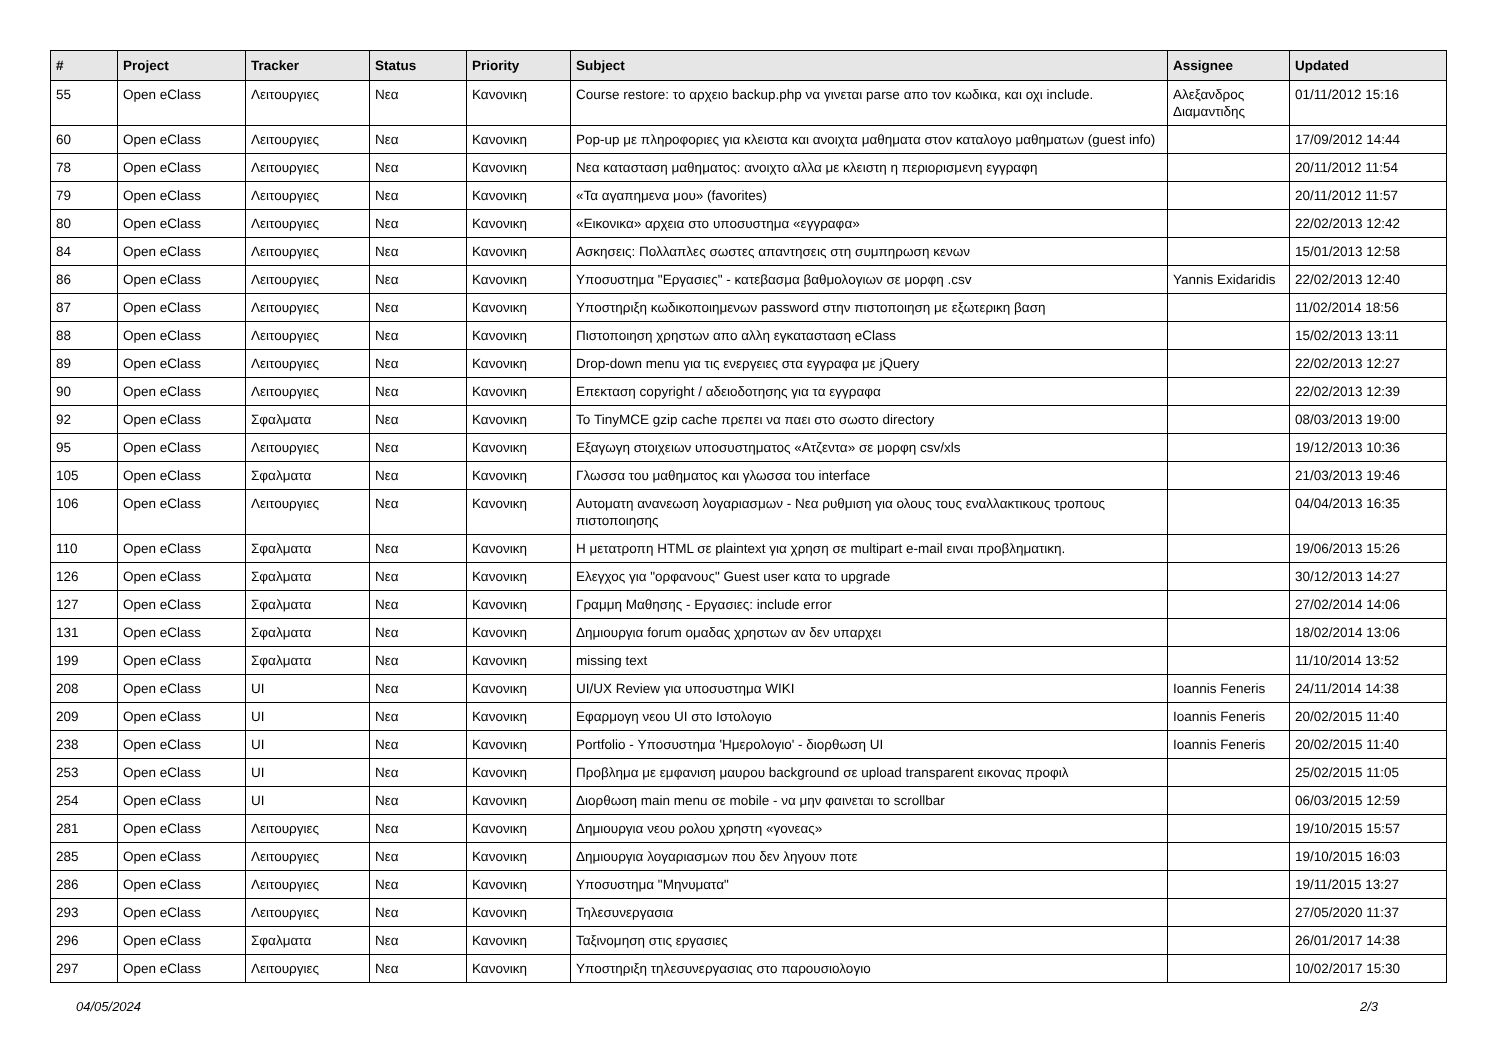| # | Project | Tracker | Status | Priority | Subject | Assignee | Updated |
| --- | --- | --- | --- | --- | --- | --- | --- |
| 55 | Open eClass | Λειτουργιες | Νεα | Κανονικη | Course restore: το αρχειο backup.php να γινεται parse απο τον κωδικα, και οχι include. | Αλεξανδρος Διαμαντιδης | 01/11/2012 15:16 |
| 60 | Open eClass | Λειτουργιες | Νεα | Κανονικη | Pop-up με πληροφοριες για κλειστα και ανοιχτα μαθηματα στον καταλογο μαθηματων (guest info) | | 17/09/2012 14:44 |
| 78 | Open eClass | Λειτουργιες | Νεα | Κανονικη | Νεα κατασταση μαθηματος: ανοιχτο αλλα με κλειστη η περιορισμενη εγγραφη | | 20/11/2012 11:54 |
| 79 | Open eClass | Λειτουργιες | Νεα | Κανονικη | «Τα αγαπημενα μου» (favorites) | | 20/11/2012 11:57 |
| 80 | Open eClass | Λειτουργιες | Νεα | Κανονικη | «Εικονικα» αρχεια στο υποσυστημα «εγγραφα» | | 22/02/2013 12:42 |
| 84 | Open eClass | Λειτουργιες | Νεα | Κανονικη | Ασκησεις: Πολλαπλες σωστες απαντησεις στη συμπηρωση κενων | | 15/01/2013 12:58 |
| 86 | Open eClass | Λειτουργιες | Νεα | Κανονικη | Υποσυστημα "Εργασιες" - κατεβασμα βαθμολογιων σε μορφη .csv | Yannis Exidaridis | 22/02/2013 12:40 |
| 87 | Open eClass | Λειτουργιες | Νεα | Κανονικη | Υποστηριξη κωδικοποιημενων password στην πιστοποιηση με εξωτερικη βαση | | 11/02/2014 18:56 |
| 88 | Open eClass | Λειτουργιες | Νεα | Κανονικη | Πιστοποιηση χρηστων απο αλλη εγκατασταση eClass | | 15/02/2013 13:11 |
| 89 | Open eClass | Λειτουργιες | Νεα | Κανονικη | Drop-down menu για τις ενεργειες στα εγγραφα με jQuery | | 22/02/2013 12:27 |
| 90 | Open eClass | Λειτουργιες | Νεα | Κανονικη | Επεκταση copyright / αδειοδοτησης για τα εγγραφα | | 22/02/2013 12:39 |
| 92 | Open eClass | Σφαλματα | Νεα | Κανονικη | Το TinyMCE gzip cache πρεπει να παει στο σωστο directory | | 08/03/2013 19:00 |
| 95 | Open eClass | Λειτουργιες | Νεα | Κανονικη | Εξαγωγη στοιχειων υποσυστηματος «Ατζεντα» σε μορφη csv/xls | | 19/12/2013 10:36 |
| 105 | Open eClass | Σφαλματα | Νεα | Κανονικη | Γλωσσα του μαθηματος και γλωσσα του interface | | 21/03/2013 19:46 |
| 106 | Open eClass | Λειτουργιες | Νεα | Κανονικη | Αυτοματη ανανεωση λογαριασμων - Νεα ρυθμιση για ολους τους εναλλακτικους τροπους πιστοποιησης | | 04/04/2013 16:35 |
| 110 | Open eClass | Σφαλματα | Νεα | Κανονικη | Η μετατροπη HTML σε plaintext για χρηση σε multipart e-mail ειναι προβληματικη. | | 19/06/2013 15:26 |
| 126 | Open eClass | Σφαλματα | Νεα | Κανονικη | Ελεγχος για "ορφανους" Guest user κατα το upgrade | | 30/12/2013 14:27 |
| 127 | Open eClass | Σφαλματα | Νεα | Κανονικη | Γραμμη Μαθησης - Εργασιες: include error | | 27/02/2014 14:06 |
| 131 | Open eClass | Σφαλματα | Νεα | Κανονικη | Δημιουργια forum ομαδας χρηστων αν δεν υπαρχει | | 18/02/2014 13:06 |
| 199 | Open eClass | Σφαλματα | Νεα | Κανονικη | missing text | | 11/10/2014 13:52 |
| 208 | Open eClass | UI | Νεα | Κανονικη | UI/UX Review για υποσυστημα WIKI | Ioannis Feneris | 24/11/2014 14:38 |
| 209 | Open eClass | UI | Νεα | Κανονικη | Εφαρμογη νεου UI στο Ιστολογιο | Ioannis Feneris | 20/02/2015 11:40 |
| 238 | Open eClass | UI | Νεα | Κανονικη | Portfolio - Υποσυστημα 'Ημερολογιο' - διορθωση UI | Ioannis Feneris | 20/02/2015 11:40 |
| 253 | Open eClass | UI | Νεα | Κανονικη | Προβλημα με εμφανιση μαυρου background σε upload transparent εικονας προφιλ | | 25/02/2015 11:05 |
| 254 | Open eClass | UI | Νεα | Κανονικη | Διορθωση main menu σε mobile - να μην φαινεται το scrollbar | | 06/03/2015 12:59 |
| 281 | Open eClass | Λειτουργιες | Νεα | Κανονικη | Δημιουργια νεου ρολου χρηστη «γονεας» | | 19/10/2015 15:57 |
| 285 | Open eClass | Λειτουργιες | Νεα | Κανονικη | Δημιουργια λογαριασμων που δεν ληγουν ποτε | | 19/10/2015 16:03 |
| 286 | Open eClass | Λειτουργιες | Νεα | Κανονικη | Υποσυστημα "Μηνυματα" | | 19/11/2015 13:27 |
| 293 | Open eClass | Λειτουργιες | Νεα | Κανονικη | Τηλεσυνεργασια | | 27/05/2020 11:37 |
| 296 | Open eClass | Σφαλματα | Νεα | Κανονικη | Ταξινομηση στις εργασιες | | 26/01/2017 14:38 |
| 297 | Open eClass | Λειτουργιες | Νεα | Κανονικη | Υποστηριξη τηλεσυνεργασιας στο παρουσιολογιο | | 10/02/2017 15:30 |
04/05/2024 2/3